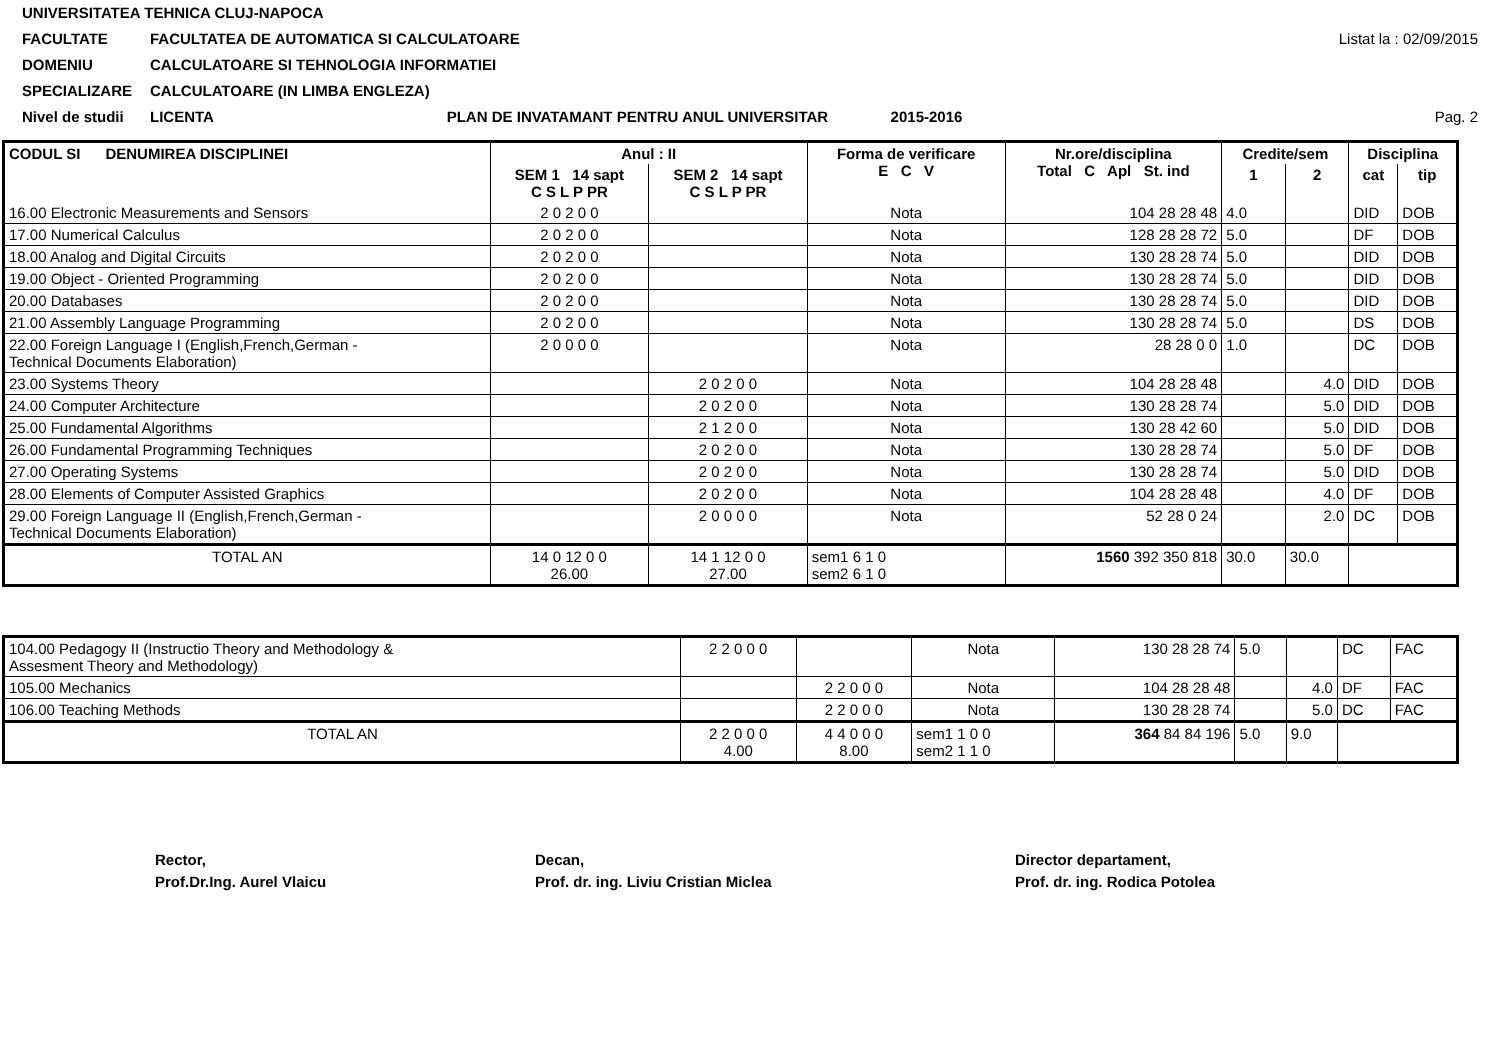UNIVERSITATEA TEHNICA CLUJ-NAPOCA
FACULTATE FACULTATEA DE AUTOMATICA SI CALCULATOARE Listat la : 02/09/2015
DOMENIU CALCULATOARE SI TEHNOLOGIA INFORMATIEI
SPECIALIZARE CALCULATOARE (IN LIMBA ENGLEZA)
Nivel de studii LICENTA PLAN DE INVATAMANT PENTRU ANUL UNIVERSITAR 2015-2016 Pag. 2
| CODUL SI DENUMIREA DISCIPLINEI | Anul : II | | Forma de verificare E C V | Nr.ore/disciplina Total C Apl St. ind | Credite/sem | | Disciplina | |
| --- | --- | --- | --- | --- | --- | --- | --- | --- |
| | SEM 1 14 sapt C S L P PR | SEM 2 14 sapt C S L P PR | | | 1 | 2 | cat | tip |
| 16.00 Electronic Measurements and Sensors | 2 0 2 0 0 | | Nota | 104 28 28 48 | 4.0 | | DID | DOB |
| 17.00 Numerical Calculus | 2 0 2 0 0 | | Nota | 128 28 28 72 | 5.0 | | DF | DOB |
| 18.00 Analog and Digital Circuits | 2 0 2 0 0 | | Nota | 130 28 28 74 | 5.0 | | DID | DOB |
| 19.00 Object - Oriented Programming | 2 0 2 0 0 | | Nota | 130 28 28 74 | 5.0 | | DID | DOB |
| 20.00 Databases | 2 0 2 0 0 | | Nota | 130 28 28 74 | 5.0 | | DID | DOB |
| 21.00 Assembly Language Programming | 2 0 2 0 0 | | Nota | 130 28 28 74 | 5.0 | | DS | DOB |
| 22.00 Foreign Language I (English,French,German - Technical Documents Elaboration) | 2 0 0 0 0 | | Nota | 28 28 0 0 | 1.0 | | DC | DOB |
| 23.00 Systems Theory | | 2 0 2 0 0 | Nota | 104 28 28 48 | | 4.0 | DID | DOB |
| 24.00 Computer Architecture | | 2 0 2 0 0 | Nota | 130 28 28 74 | | 5.0 | DID | DOB |
| 25.00 Fundamental Algorithms | | 2 1 2 0 0 | Nota | 130 28 42 60 | | 5.0 | DID | DOB |
| 26.00 Fundamental Programming Techniques | | 2 0 2 0 0 | Nota | 130 28 28 74 | | 5.0 | DF | DOB |
| 27.00 Operating Systems | | 2 0 2 0 0 | Nota | 130 28 28 74 | | 5.0 | DID | DOB |
| 28.00 Elements of Computer Assisted Graphics | | 2 0 2 0 0 | Nota | 104 28 28 48 | | 4.0 | DF | DOB |
| 29.00 Foreign Language II (English,French,German - Technical Documents Elaboration) | | 2 0 0 0 0 | Nota | 52 28 0 24 | | 2.0 | DC | DOB |
| TOTAL AN | 14 0 12 0 0 26.00 | 14 1 12 0 0 27.00 | sem1 6 1 0 sem2 6 1 0 | 1560 392 350 818 | 30.0 | 30.0 | | |
| 104.00 Pedagogy II (Instructio Theory and Methodology & Assesment Theory and Methodology) | 2 2 0 0 0 | | Nota | 130 28 28 74 | 5.0 | | DC | FAC |
| 105.00 Mechanics | | 2 2 0 0 0 | Nota | 104 28 28 48 | | 4.0 | DF | FAC |
| 106.00 Teaching Methods | | 2 2 0 0 0 | Nota | 130 28 28 74 | | 5.0 | DC | FAC |
| TOTAL AN | 2 2 0 0 0 4.00 | 4 4 0 0 0 8.00 | sem1 1 0 0 sem2 1 1 0 | 364 84 84 196 | 5.0 | 9.0 | | |
Rector,
Prof.Dr.Ing. Aurel Vlaicu
Decan,
Prof. dr. ing. Liviu Cristian Miclea
Director departament,
Prof. dr. ing. Rodica Potolea